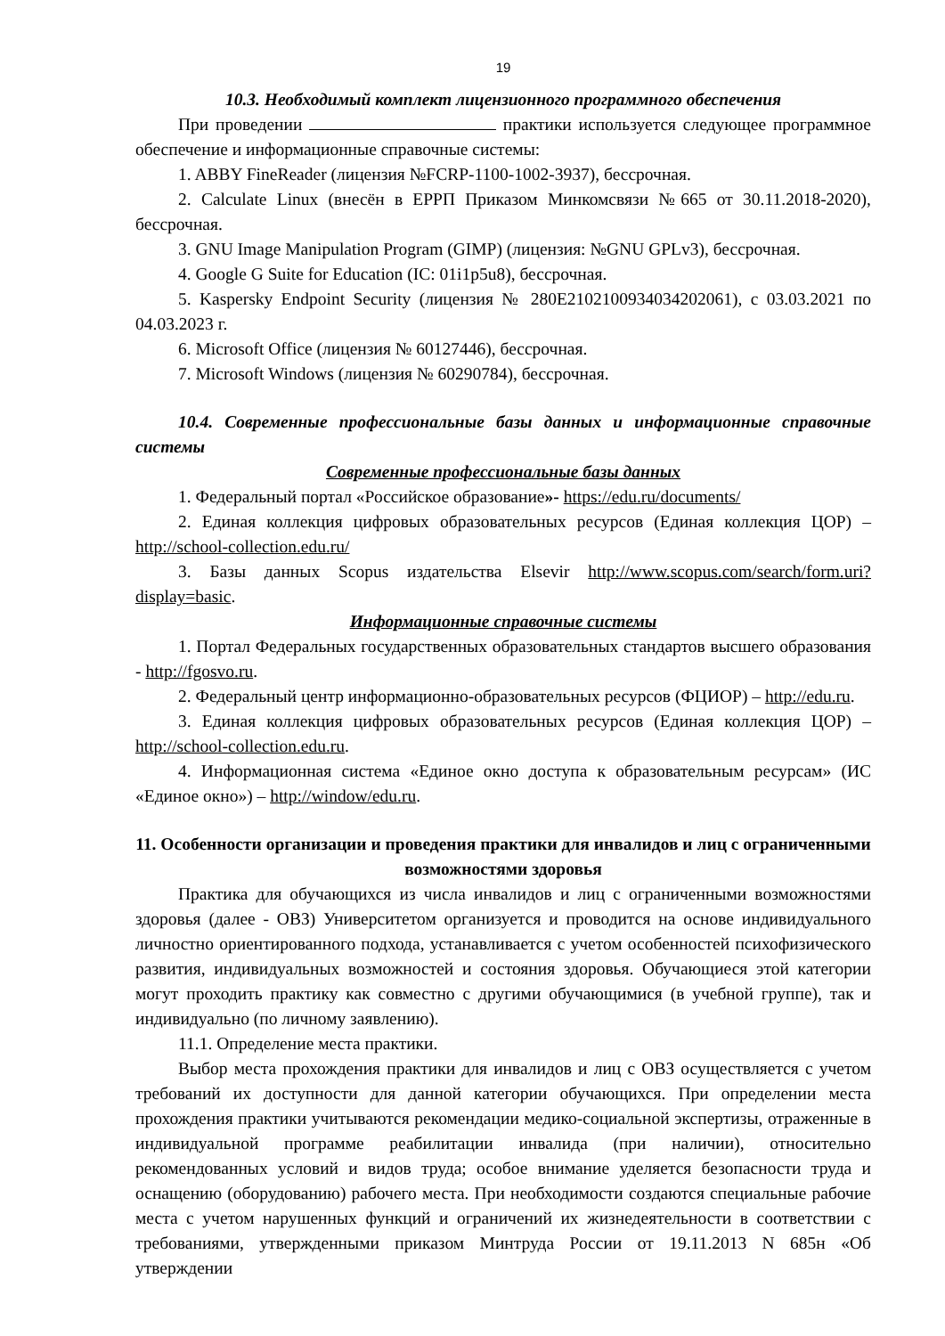19
10.3. Необходимый комплект лицензионного программного обеспечения
При проведении практики используется следующее программное обеспечение и информационные справочные системы:
1. ABBY FineReader (лицензия №FCRP-1100-1002-3937), бессрочная.
2. Calculate Linux (внесён в ЕРРП Приказом Минкомсвязи №665 от 30.11.2018-2020), бессрочная.
3. GNU Image Manipulation Program (GIMP) (лицензия: №GNU GPLv3), бессрочная.
4. Google G Suite for Education (IC: 01i1p5u8), бессрочная.
5. Kaspersky Endpoint Security (лицензия № 280E2102100934034202061), с 03.03.2021 по 04.03.2023 г.
6. Microsoft Office (лицензия № 60127446), бессрочная.
7. Microsoft Windows (лицензия № 60290784), бессрочная.
10.4. Современные профессиональные базы данных и информационные справочные системы
Современные профессиональные базы данных
1. Федеральный портал «Российское образование»- https://edu.ru/documents/
2. Единая коллекция цифровых образовательных ресурсов (Единая коллекция ЦОР) – http://school-collection.edu.ru/
3. Базы данных Scopus издательства Elsevir http://www.scopus.com/search/form.uri?display=basic.
Информационные справочные системы
1. Портал Федеральных государственных образовательных стандартов высшего образования - http://fgosvo.ru.
2. Федеральный центр информационно-образовательных ресурсов (ФЦИОР) – http://edu.ru.
3. Единая коллекция цифровых образовательных ресурсов (Единая коллекция ЦОР) – http://school-collection.edu.ru.
4. Информационная система «Единое окно доступа к образовательным ресурсам» (ИС «Единое окно») – http://window/edu.ru.
11. Особенности организации и проведения практики для инвалидов и лиц с ограниченными возможностями здоровья
Практика для обучающихся из числа инвалидов и лиц с ограниченными возможностями здоровья (далее - ОВЗ) Университетом организуется и проводится на основе индивидуального личностно ориентированного подхода, устанавливается с учетом особенностей психофизического развития, индивидуальных возможностей и состояния здоровья. Обучающиеся этой категории могут проходить практику как совместно с другими обучающимися (в учебной группе), так и индивидуально (по личному заявлению).
11.1. Определение места практики.
Выбор места прохождения практики для инвалидов и лиц с ОВЗ осуществляется с учетом требований их доступности для данной категории обучающихся. При определении места прохождения практики учитываются рекомендации медико-социальной экспертизы, отраженные в индивидуальной программе реабилитации инвалида (при наличии), относительно рекомендованных условий и видов труда; особое внимание уделяется безопасности труда и оснащению (оборудованию) рабочего места. При необходимости создаются специальные рабочие места с учетом нарушенных функций и ограничений их жизнедеятельности в соответствии с требованиями, утвержденными приказом Минтруда России от 19.11.2013 N 685н «Об утверждении